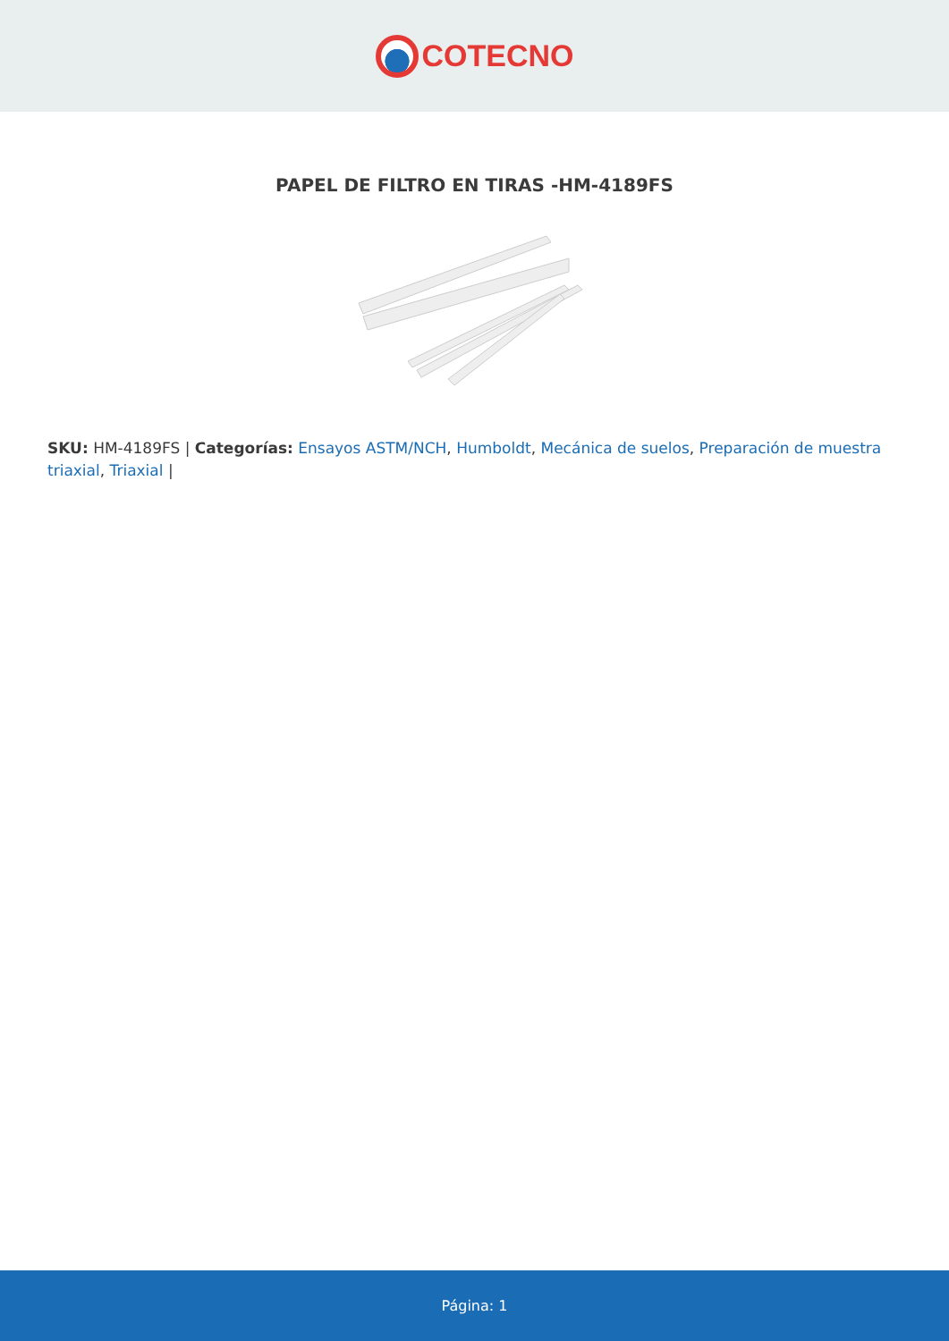COTECNO
PAPEL DE FILTRO EN TIRAS -HM-4189FS
SKU: HM-4189FS | Categorías: Ensayos ASTM/NCH, Humboldt, Mecánica de suelos, Preparación de muestra triaxial, Triaxial |
Página: 1